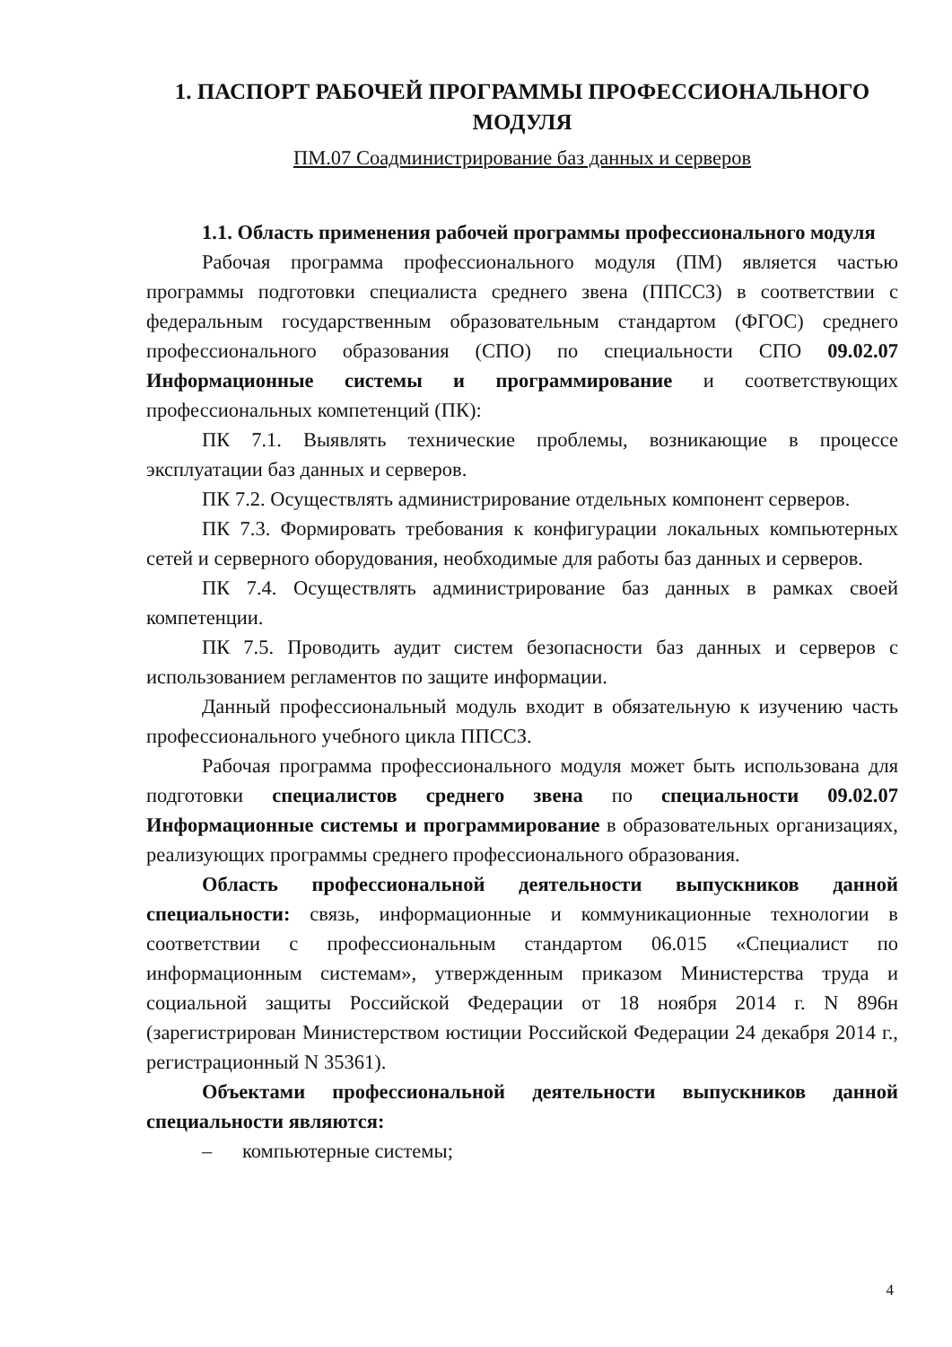1. ПАСПОРТ РАБОЧЕЙ ПРОГРАММЫ ПРОФЕССИОНАЛЬНОГО МОДУЛЯ
ПМ.07 Соадминистрирование баз данных и серверов
1.1. Область применения рабочей программы профессионального модуля
Рабочая программа профессионального модуля (ПМ) является частью программы подготовки специалиста среднего звена (ППССЗ) в соответствии с федеральным государственным образовательным стандартом (ФГОС) среднего профессионального образования (СПО) по специальности СПО 09.02.07 Информационные системы и программирование и соответствующих профессиональных компетенций (ПК):
ПК 7.1. Выявлять технические проблемы, возникающие в процессе эксплуатации баз данных и серверов.
ПК 7.2. Осуществлять администрирование отдельных компонент серверов.
ПК 7.3. Формировать требования к конфигурации локальных компьютерных сетей и серверного оборудования, необходимые для работы баз данных и серверов.
ПК 7.4. Осуществлять администрирование баз данных в рамках своей компетенции.
ПК 7.5. Проводить аудит систем безопасности баз данных и серверов с использованием регламентов по защите информации.
Данный профессиональный модуль входит в обязательную к изучению часть профессионального учебного цикла ППССЗ.
Рабочая программа профессионального модуля может быть использована для подготовки специалистов среднего звена по специальности 09.02.07 Информационные системы и программирование в образовательных организациях, реализующих программы среднего профессионального образования.
Область профессиональной деятельности выпускников данной специальности: связь, информационные и коммуникационные технологии в соответствии с профессиональным стандартом 06.015 «Специалист по информационным системам», утвержденным приказом Министерства труда и социальной защиты Российской Федерации от 18 ноября 2014 г. N 896н (зарегистрирован Министерством юстиции Российской Федерации 24 декабря 2014 г., регистрационный N 35361).
Объектами профессиональной деятельности выпускников данной специальности являются:
– компьютерные системы;
4